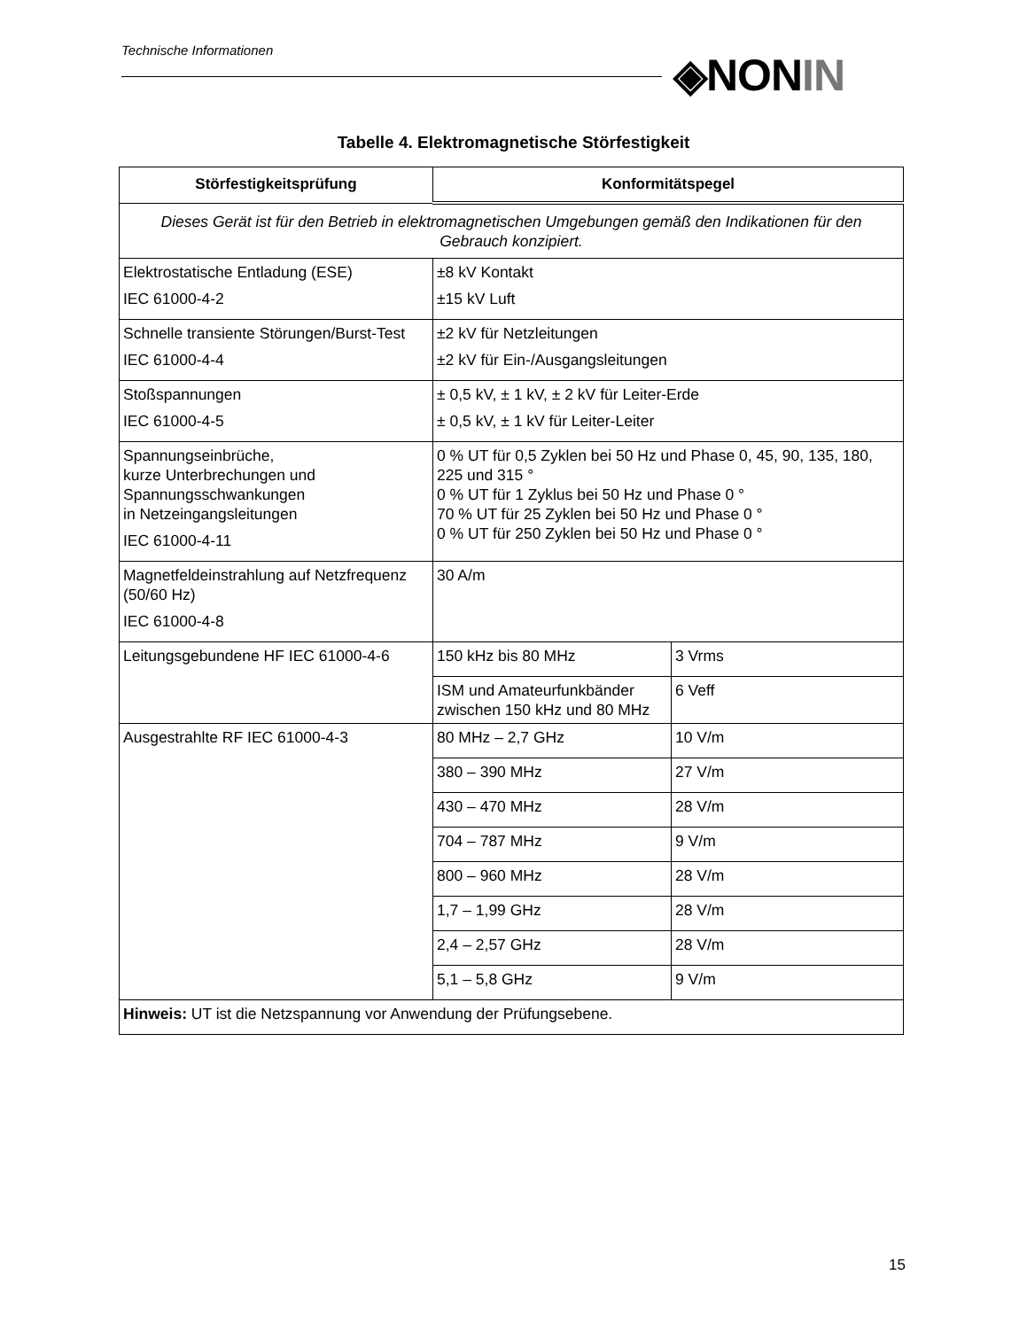Technische Informationen ◈NONIN
Tabelle 4. Elektromagnetische Störfestigkeit
| Störfestigkeitsprüfung | Konformitätspegel | |
| --- | --- | --- |
| Dieses Gerät ist für den Betrieb in elektromagnetischen Umgebungen gemäß den Indikationen für den Gebrauch konzipiert. | | |
| Elektrostatische Entladung (ESE) IEC 61000-4-2 | ±8 kV Kontakt ±15 kV Luft | |
| Schnelle transiente Störungen/Burst-Test IEC 61000-4-4 | ±2 kV für Netzleitungen ±2 kV für Ein-/Ausgangsleitungen | |
| Stoßspannungen IEC 61000-4-5 | ± 0,5 kV, ± 1 kV, ± 2 kV für Leiter-Erde ± 0,5 kV, ± 1 kV für Leiter-Leiter | |
| Spannungseinbrüche, kurze Unterbrechungen und Spannungsschwankungen in Netzeingangsleitungen IEC 61000-4-11 | 0 % UT für 0,5 Zyklen bei 50 Hz und Phase 0, 45, 90, 135, 180, 225 und 315 ° 0 % UT für 1 Zyklus bei 50 Hz und Phase 0 ° 70 % UT für 25 Zyklen bei 50 Hz und Phase 0 ° 0 % UT für 250 Zyklen bei 50 Hz und Phase 0 ° | |
| Magnetfeldeinstrahlung auf Netzfrequenz (50/60 Hz) IEC 61000-4-8 | 30 A/m | |
| Leitungsgebundene HF IEC 61000-4-6 | 150 kHz bis 80 MHz | 3 Vrms |
| | ISM und Amateurfunkbänder zwischen 150 kHz und 80 MHz | 6 Veff |
| Ausgestrahlte RF IEC 61000-4-3 | 80 MHz – 2,7 GHz | 10 V/m |
| | 380 – 390 MHz | 27 V/m |
| | 430 – 470 MHz | 28 V/m |
| | 704 – 787 MHz | 9 V/m |
| | 800 – 960 MHz | 28 V/m |
| | 1,7 – 1,99 GHz | 28 V/m |
| | 2,4 – 2,57 GHz | 28 V/m |
| | 5,1 – 5,8 GHz | 9 V/m |
| Hinweis: UT ist die Netzspannung vor Anwendung der Prüfungsebene. | | |
15